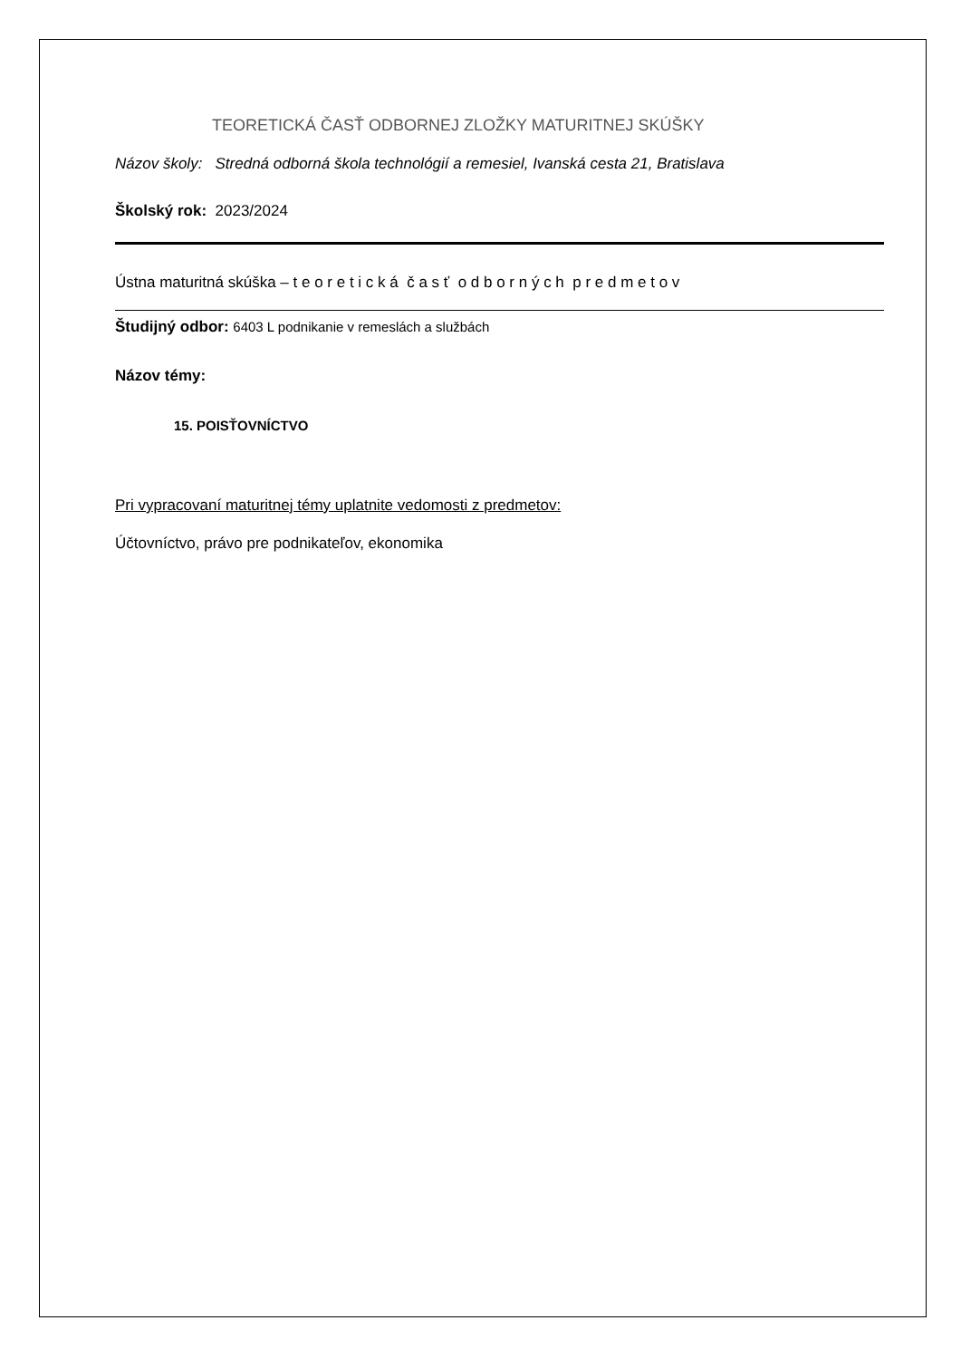TEORETICKÁ ČASŤ ODBORNEJ ZLOŽKY MATURITNEJ SKÚŠKY
Názov školy: Stredná odborná škola technológií a remesiel, Ivanská cesta 21, Bratislava
Školský rok: 2023/2024
Ústna maturitná skúška – t e o r e t i c k á č a s ť o d b o r n ý c h p r e d m e t o v
Študijný odbor: 6403 L podnikanie v remeslách a službách
Názov témy:
15. POISŤOVNÍCTVO
Pri vypracovaní maturitnej témy uplatnite vedomosti z predmetov:
Účtovníctvo, právo pre podnikateľov, ekonomika